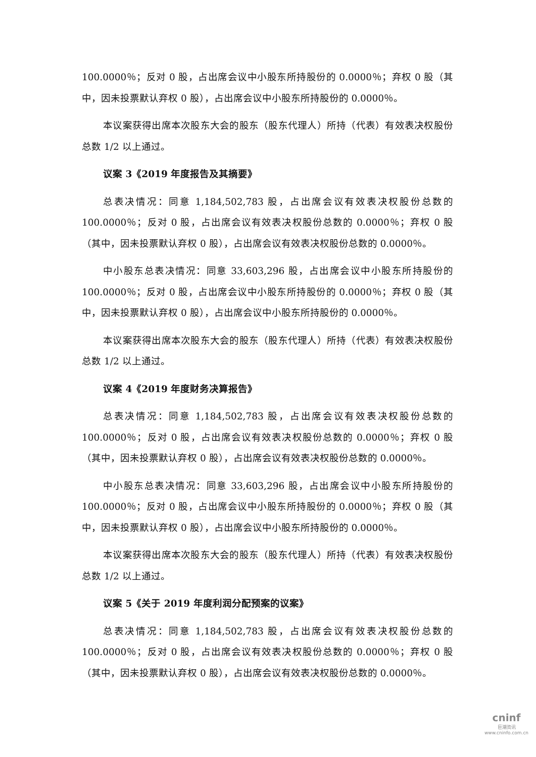100.0000％；反对 0 股，占出席会议中小股东所持股份的 0.0000％；弃权 0 股（其中，因未投票默认弃权 0 股），占出席会议中小股东所持股份的 0.0000％。
本议案获得出席本次股东大会的股东（股东代理人）所持（代表）有效表决权股份总数 1/2 以上通过。
议案 3《2019 年度报告及其摘要》
总表决情况：同意 1,184,502,783 股，占出席会议有效表决权股份总数的 100.0000％；反对 0 股，占出席会议有效表决权股份总数的 0.0000％；弃权 0 股（其中，因未投票默认弃权 0 股），占出席会议有效表决权股份总数的 0.0000％。
中小股东总表决情况：同意 33,603,296 股，占出席会议中小股东所持股份的 100.0000％；反对 0 股，占出席会议中小股东所持股份的 0.0000％；弃权 0 股（其中，因未投票默认弃权 0 股），占出席会议中小股东所持股份的 0.0000％。
本议案获得出席本次股东大会的股东（股东代理人）所持（代表）有效表决权股份总数 1/2 以上通过。
议案 4《2019 年度财务决算报告》
总表决情况：同意 1,184,502,783 股，占出席会议有效表决权股份总数的 100.0000％；反对 0 股，占出席会议有效表决权股份总数的 0.0000％；弃权 0 股（其中，因未投票默认弃权 0 股），占出席会议有效表决权股份总数的 0.0000％。
中小股东总表决情况：同意 33,603,296 股，占出席会议中小股东所持股份的 100.0000％；反对 0 股，占出席会议中小股东所持股份的 0.0000％；弃权 0 股（其中，因未投票默认弃权 0 股），占出席会议中小股东所持股份的 0.0000％。
本议案获得出席本次股东大会的股东（股东代理人）所持（代表）有效表决权股份总数 1/2 以上通过。
议案 5《关于 2019 年度利润分配预案的议案》
总表决情况：同意 1,184,502,783 股，占出席会议有效表决权股份总数的 100.0000％；反对 0 股，占出席会议有效表决权股份总数的 0.0000％；弃权 0 股（其中，因未投票默认弃权 0 股），占出席会议有效表决权股份总数的 0.0000％。
cninf
巨潮资讯
www.cninfo.com.cn